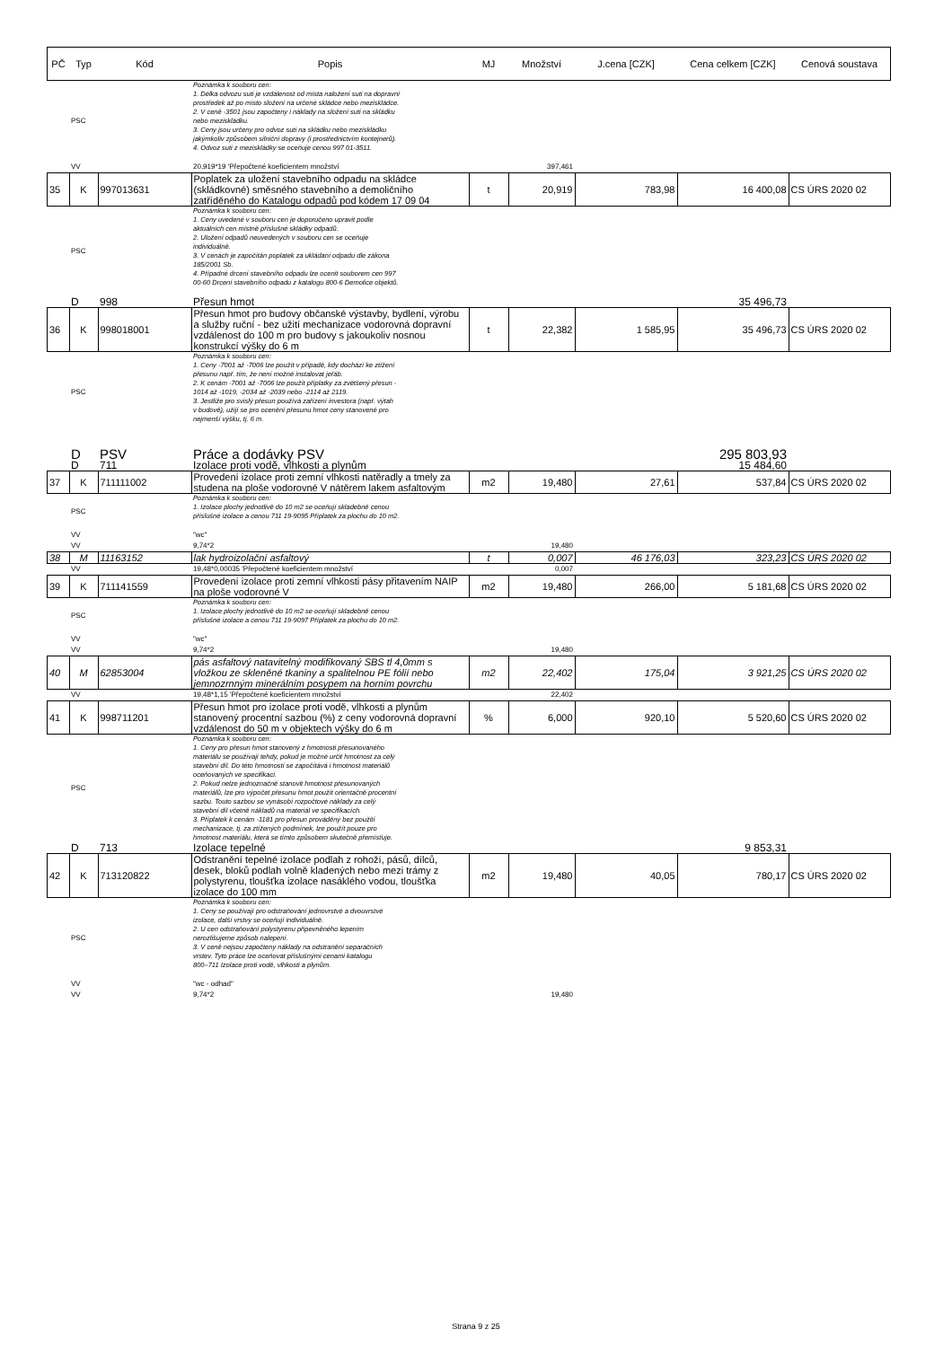| PČ | Typ | Kód | Popis | MJ | Množství | J.cena [CZK] | Cena celkem [CZK] | Cenová soustava |
| --- | --- | --- | --- | --- | --- | --- | --- | --- |
| | PSC | | Poznámka k souboru cen: 1. Délka odvozu suti je vzdálenost od místa naložení suti na dopravní prostředek až po místo složení na určené skládce nebo meziskládce. 2. V ceně -3501 jsou započteny i náklady na složení suti na skládku nebo meziskládku. 3. Ceny jsou určeny pro odvoz suti na skládku nebo meziskládku jakýmkoliv způsobem silniční dopravy (i prostřednictvím kontejnerů). 4. Odvoz suti z meziskládky se oceňuje cenou 997 01-3511. | | | | | |
| | VV | | 20,919*19 'Přepočtené koeficientem množství | | 397,461 | | | |
| 35 | K | 997013631 | Poplatek za uložení stavebního odpadu na skládce (skládkovné) směsného stavebního a demoličního zatříděného do Katalogu odpadů pod kódem 17 09 04 | t | 20,919 | 783,98 | 16 400,08 | CS ÚRS 2020 02 |
| | PSC | | Poznámka k souboru cen: 1. Ceny uvedené v souboru cen je doporučeno upravit podle aktuálních cen místně příslušné skládky odpadů. 2. Uložení odpadů neuvedených v souboru cen se oceňuje individuálně. 3. V cenách je započítán poplatek za ukládaní odpadu dle zákona 185/2001 Sb. 4. Případné drcení stavebního odpadu lze ocenit souborem cen 997 00-60 Drcení stavebního odpadu z katalogu 800-6 Demolice objektů. | | | | | |
| | D | 998 | Přesun hmot | | | | 35 496,73 | |
| 36 | K | 998018001 | Přesun hmot pro budovy občanské výstavby, bydlení, výrobu a služby ruční - bez užití mechanizace vodorovná dopravní vzdálenost do 100 m pro budovy s jakoukoliv nosnou konstrukcí výšky do 6 m | t | 22,382 | 1 585,95 | 35 496,73 | CS ÚRS 2020 02 |
| | PSC | | Poznámka k souboru cen: 1. Ceny -7001 až -7006 lze použít v případě, kdy dochází ke ztížení přesunu např. tím, že není možné instalovat jeřáb. 2. K cenám -7001 až -7006 lze použít příplatky za zvětšený přesun - 1014 až -1019, -2034 až -2039 nebo -2114 až 2119. 3. Jestliže pro svislý přesun používá zařízení investora (např. výtah v budově), užijí se pro ocenění přesunu hmot ceny stanovené pro nejmenší výšku, tj. 6 m. | | | | | |
| | D | PSV | Práce a dodávky PSV | | | | 295 803,93 | |
| | D | 711 | Izolace proti vodě, vlhkosti a plynům | | | | 15 484,60 | |
| 37 | K | 711111002 | Provedení izolace proti zemní vlhkosti natěradly a tmely za studena na ploše vodorovné V nátěrem lakem asfaltovým | m2 | 19,480 | 27,61 | 537,84 | CS ÚRS 2020 02 |
| | PSC | | Poznámka k souboru cen: 1. Izolace plochy jednotlivě do 10 m2 se oceňují skladebně cenou příslušné izolace a cenou 711 19-9095 Příplatek za plochu do 10 m2. | | | | | |
| | VV | | "wc" | | | | | |
| | VV | | 9,74*2 | | 19,480 | | | |
| 38 | M | 11163152 | lak hydroizolační asfaltový | t | 0,007 | 46 176,03 | 323,23 | CS ÚRS 2020 02 |
| | VV | | 19,48*0,00035 'Přepočtené koeficientem množství | | 0,007 | | | |
| 39 | K | 711141559 | Provedení izolace proti zemní vlhkosti pásy přitavením NAIP na ploše vodorovné V | m2 | 19,480 | 266,00 | 5 181,68 | CS ÚRS 2020 02 |
| | PSC | | Poznámka k souboru cen: 1. Izolace plochy jednotlivě do 10 m2 se oceňují skladebně cenou příslušné izolace a cenou 711 19-9097 Příplatek za plochu do 10 m2. | | | | | |
| | VV | | "wc" | | | | | |
| | VV | | 9,74*2 | | 19,480 | | | |
| 40 | M | 62853004 | pás asfaltový natavitelný modifikovaný SBS tl 4,0mm s vložkou ze skleněné tkaniny a spalitelnou PE fólií nebo jemnozrnným minerálním posypem na horním povrchu | m2 | 22,402 | 175,04 | 3 921,25 | CS ÚRS 2020 02 |
| | VV | | 19,48*1,15 'Přepočtené koeficientem množství | | 22,402 | | | |
| 41 | K | 998711201 | Přesun hmot pro izolace proti vodě, vlhkosti a plynům stanovený procentní sazbou (%) z ceny vodorovná dopravní vzdálenost do 50 m v objektech výšky do 6 m | % | 6,000 | 920,10 | 5 520,60 | CS ÚRS 2020 02 |
| | PSC | | Poznámka k souboru cen: 1. Ceny pro přesun hmot stanovený z hmotnosti přesunovaného materiálu se používají tehdy, pokud je možné určit hmotnost za celý stavební díl. Do této hmotnosti se započítává i hmotnost materiálů oceňovaných ve specifikaci. 2. Pokud nelze jednoznačně stanovit hmotnost přesunovaných materiálů, lze pro výpočet přesunu hmot použít orientačně procentní sazbu. Touto sazbou se vynásobí rozpočtové náklady za celý stavební díl včetně nákladů na materiál ve specifikacích. 3. Příplatek k cenám -1181 pro přesun prováděný bez použití mechanizace, tj. za ztížených podmínek, lze použít pouze pro hmotnost materiálu, která se tímto způsobem skutečně přemísťuje. | | | | | |
| | D | 713 | Izolace tepelné | | | | 9 853,31 | |
| 42 | K | 713120822 | Odstranění tepelné izolace podlah z rohoží, pásů, dílců, desek, bloků podlah volně kladených nebo mezi trámy z polystyrenu, tloušťka izolace nasáklého vodou, tloušťka izolace do 100 mm | m2 | 19,480 | 40,05 | 780,17 | CS ÚRS 2020 02 |
| | PSC | | Poznámka k souboru cen: 1. Ceny se používají pro odstraňování jednovrstvé a dvouvrstvé izolace, další vrstvy se oceňují individuálně. 2. U cen odstraňování polystyrenu připevněného lepením nerozlišujeme způsob nalepení. 3. V ceně nejsou započteny náklady na odstranění separačních vrstev. Tyto práce lze oceňovat příslušnými cenami katalogu 800–711 Izolace proti vodě, vlhkosti a plynům. | | | | | |
| | VV | | "wc - odhad" | | | | | |
| | VV | | 9,74*2 | | 19,480 | | | |
Strana 9 z 25